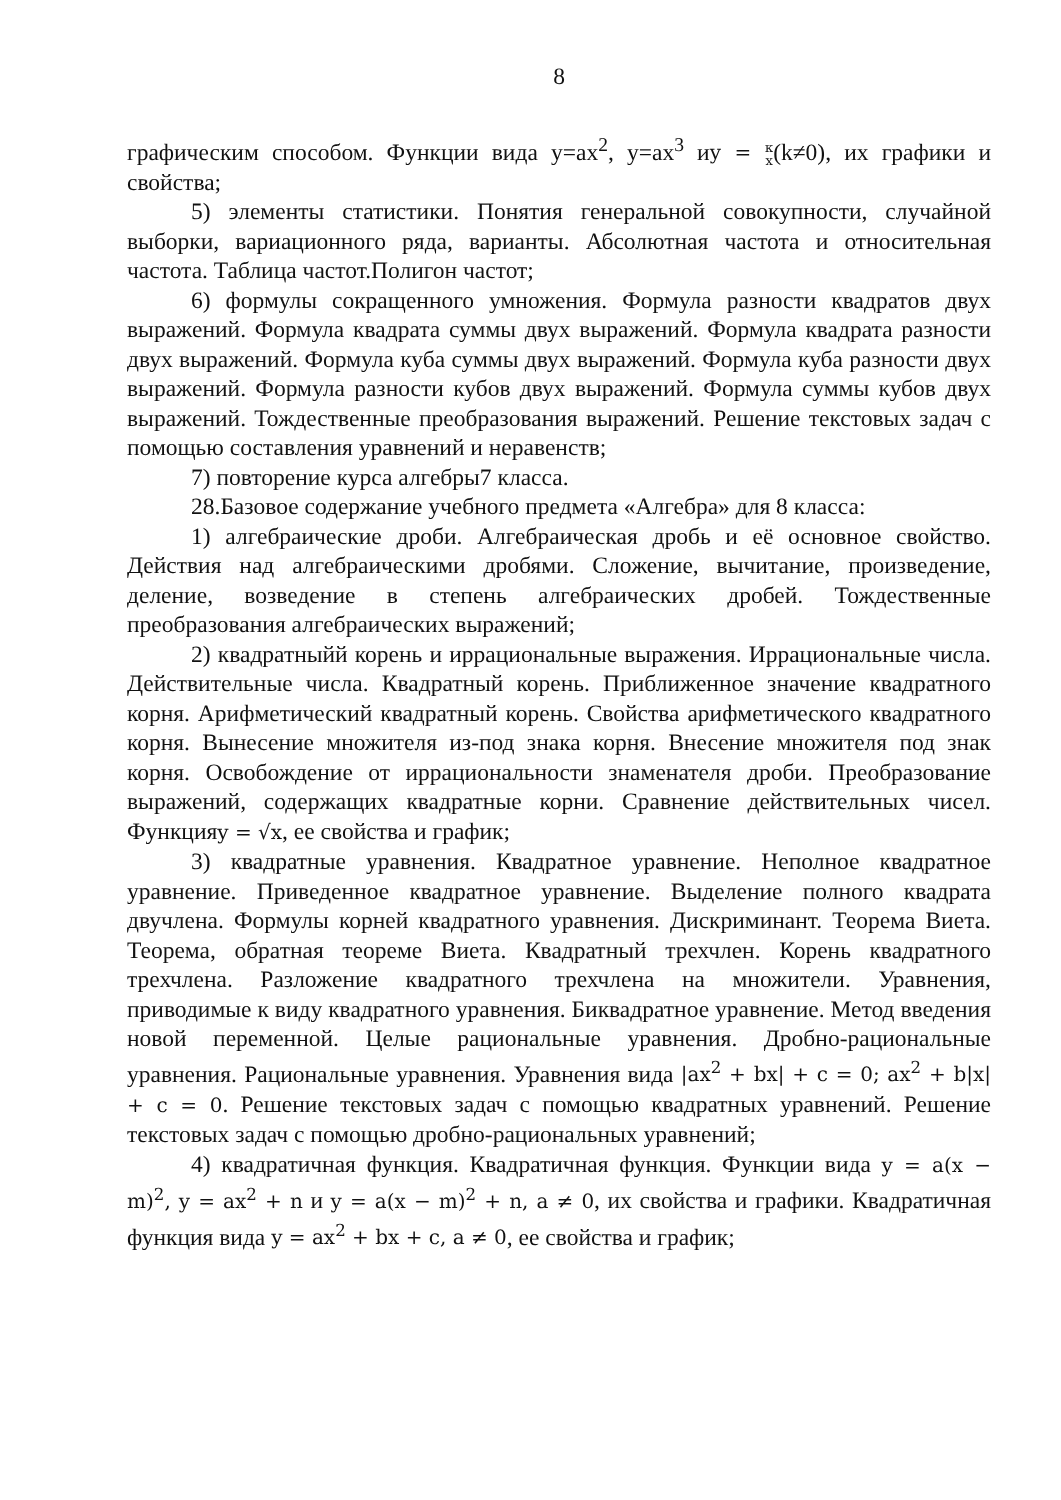8
графическим способом. Функции вида y=ax<sup>2</sup>, y=ax<sup>3</sup> иy = к
x(k≠0), их графики и свойства;
5) элементы статистики. Понятия генеральной совокупности, случайной выборки, вариационного ряда, варианты. Абсолютная частота и относительная частота. Таблица частот.Полигон частот;
6) формулы сокращенного умножения. Формула разности квадратов двух выражений. Формула квадрата суммы двух выражений. Формула квадрата разности двух выражений. Формула куба суммы двух выражений. Формула куба разности двух выражений. Формула разности кубов двух выражений. Формула суммы кубов двух выражений. Тождественные преобразования выражений. Решение текстовых задач с помощью составления уравнений и неравенств;
7) повторение курса алгебры7 класса.
28.Базовое содержание учебного предмета «Алгебра» для 8 класса:
1) алгебраические дроби. Алгебраическая дробь и её основное свойство. Действия над алгебраическими дробями. Сложение, вычитание, произведение, деление, возведение в степень алгебраических дробей. Тождественные преобразования алгебраических выражений;
2) квадратныйй корень и иррациональные выражения. Иррациональные числа. Действительные числа. Квадратный корень. Приближенное значение квадратного корня. Арифметический квадратный корень. Свойства арифметического квадратного корня. Вынесение множителя из-под знака корня. Внесение множителя под знак корня. Освобождение от иррациональности знаменателя дроби. Преобразование выражений, содержащих квадратные корни. Сравнение действительных чисел. Функцияy = √x, ее свойства и график;
3) квадратные уравнения. Квадратное уравнение. Неполное квадратное уравнение. Приведенное квадратное уравнение. Выделение полного квадрата двучлена. Формулы корней квадратного уравнения. Дискриминант. Теорема Виета. Теорема, обратная теореме Виета. Квадратный трехчлен. Корень квадратного трехчлена. Разложение квадратного трехчлена на множители. Уравнения, приводимые к виду квадратного уравнения. Биквадратное уравнение. Метод введения новой переменной. Целые рациональные уравнения. Дробно-рациональные уравнения. Рациональные уравнения. Уравнения вида |ax<sup>2</sup> + bx| + c = 0; ax<sup>2</sup> + b|x| + c = 0. Решение текстовых задач с помощью квадратных уравнений. Решение текстовых задач с помощью дробно-рациональных уравнений;
4) квадратичная функция. Квадратичная функция. Функции вида y = a(x − m)<sup>2</sup>, y = ax<sup>2</sup> + n и y = a(x − m)<sup>2</sup> + n, a ≠ 0, их свойства и графики. Квадратичная функция вида y = ax<sup>2</sup> + bx + c, a ≠ 0, ее свойства и график;